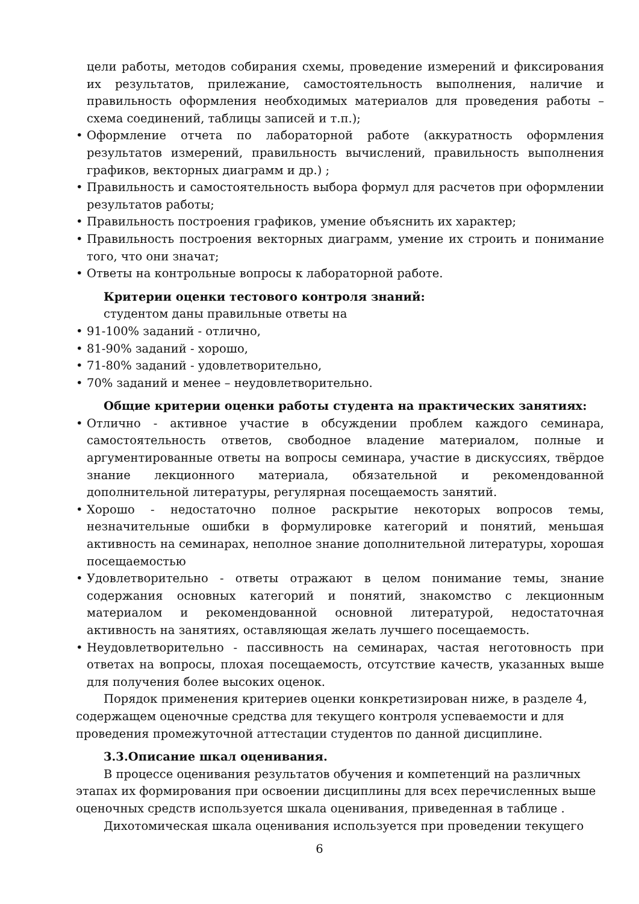цели работы, методов собирания схемы, проведение измерений и фиксирования их результатов, прилежание, самостоятельность выполнения, наличие и правильность оформления необходимых материалов для проведения работы – схема соединений, таблицы записей и т.п.);
• Оформление отчета по лабораторной работе (аккуратность оформления результатов измерений, правильность вычислений, правильность выполнения графиков, векторных диаграмм и др.) ;
• Правильность и самостоятельность выбора формул для расчетов при оформлении результатов работы;
• Правильность построения графиков, умение объяснить их характер;
• Правильность построения векторных диаграмм, умение их строить и понимание того, что они значат;
• Ответы на контрольные вопросы к лабораторной работе.
Критерии оценки тестового контроля знаний:
студентом даны правильные ответы на
• 91-100% заданий - отлично,
• 81-90% заданий - хорошо,
• 71-80% заданий - удовлетворительно,
• 70% заданий и менее – неудовлетворительно.
Общие критерии оценки работы студента на практических занятиях:
• Отлично - активное участие в обсуждении проблем каждого семинара, самостоятельность ответов, свободное владение материалом, полные и аргументированные ответы на вопросы семинара, участие в дискуссиях, твёрдое знание лекционного материала, обязательной и рекомендованной дополнительной литературы, регулярная посещаемость занятий.
• Хорошо - недостаточно полное раскрытие некоторых вопросов темы, незначительные ошибки в формулировке категорий и понятий, меньшая активность на семинарах, неполное знание дополнительной литературы, хорошая посещаемостью
• Удовлетворительно - ответы отражают в целом понимание темы, знание содержания основных категорий и понятий, знакомство с лекционным материалом и рекомендованной основной литературой, недостаточная активность на занятиях, оставляющая желать лучшего посещаемость.
• Неудовлетворительно - пассивность на семинарах, частая неготовность при ответах на вопросы, плохая посещаемость, отсутствие качеств, указанных выше для получения более высоких оценок.
Порядок применения критериев оценки конкретизирован ниже, в разделе 4, содержащем оценочные средства для текущего контроля успеваемости и для проведения промежуточной аттестации студентов по данной дисциплине.
3.3.Описание шкал оценивания.
В процессе оценивания результатов обучения и компетенций на различных этапах их формирования при освоении дисциплины для всех перечисленных выше оценочных средств используется шкала оценивания, приведенная в таблице .
Дихотомическая шкала оценивания используется при проведении текущего
6